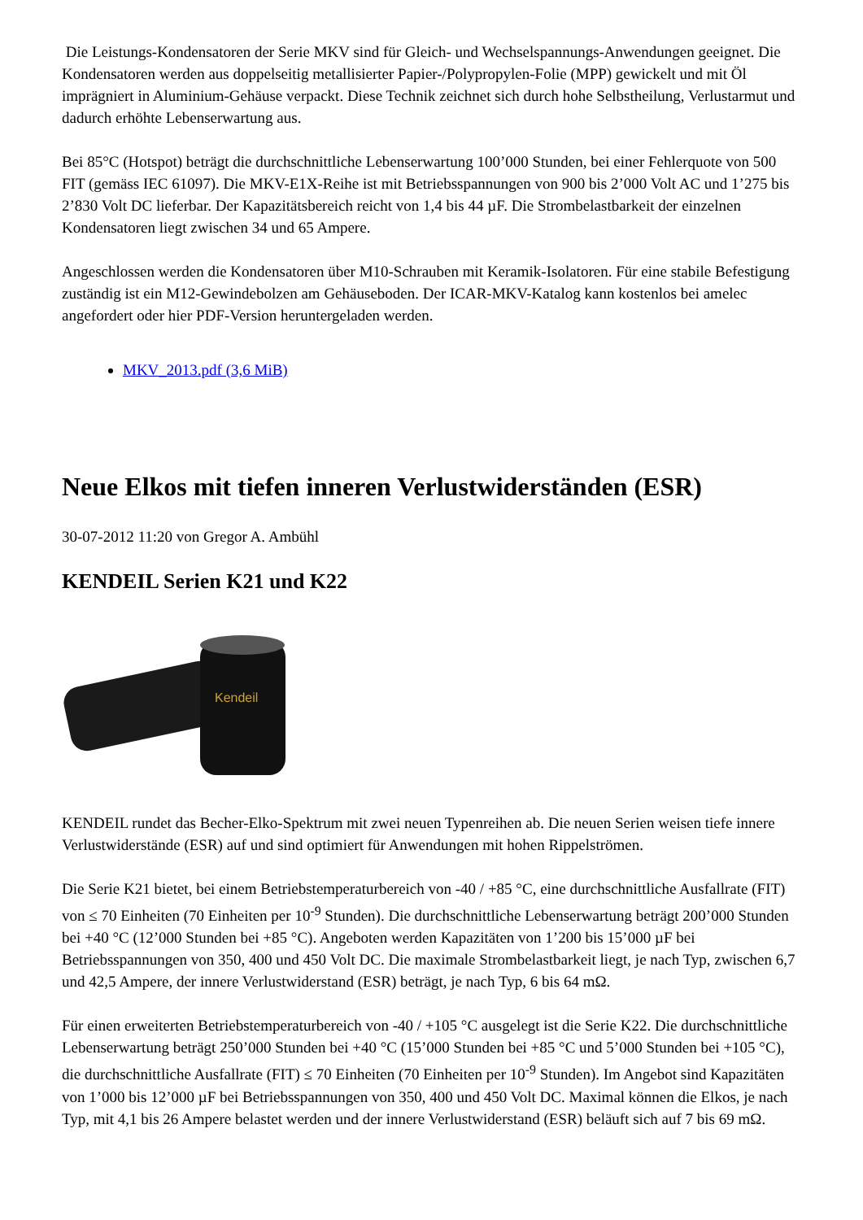Die Leistungs-Kondensatoren der Serie MKV sind für Gleich- und Wechselspannungs-Anwendungen geeignet. Die Kondensatoren werden aus doppelseitig metallisierter Papier-/Polypropylen-Folie (MPP) gewickelt und mit Öl imprägniert in Aluminium-Gehäuse verpackt. Diese Technik zeichnet sich durch hohe Selbstheilung, Verlustarmut und dadurch erhöhte Lebenserwartung aus.
Bei 85°C (Hotspot) beträgt die durchschnittliche Lebenserwartung 100’000 Stunden, bei einer Fehlerquote von 500 FIT (gemäss IEC 61097). Die MKV-E1X-Reihe ist mit Betriebsspannungen von 900 bis 2’000 Volt AC und 1’275 bis 2’830 Volt DC lieferbar. Der Kapazitätsbereich reicht von 1,4 bis 44 µF. Die Strombelastbarkeit der einzelnen Kondensatoren liegt zwischen 34 und 65 Ampere.
Angeschlossen werden die Kondensatoren über M10-Schrauben mit Keramik-Isolatoren. Für eine stabile Befestigung zuständig ist ein M12-Gewindebolzen am Gehäuseboden. Der ICAR-MKV-Katalog kann kostenlos bei amelec angefordert oder hier PDF-Version heruntergeladen werden.
MKV_2013.pdf (3,6 MiB)
Neue Elkos mit tiefen inneren Verlustwiderständen (ESR)
30-07-2012 11:20 von Gregor A. Ambühl
KENDEIL Serien K21 und K22
Kendeil
KENDEIL rundet das Becher-Elko-Spektrum mit zwei neuen Typenreihen ab. Die neuen Serien weisen tiefe innere Verlustwiderstände (ESR) auf und sind optimiert für Anwendungen mit hohen Rippelströmen.
Die Serie K21 bietet, bei einem Betriebstemperaturbereich von -40 / +85 °C, eine durchschnittliche Ausfallrate (FIT) von ≤ 70 Einheiten (70 Einheiten per 10<sup>-9</sup> Stunden). Die durchschnittliche Lebenserwartung beträgt 200’000 Stunden bei +40 °C (12’000 Stunden bei +85 °C). Angeboten werden Kapazitäten von 1’200 bis 15’000 µF bei Betriebsspannungen von 350, 400 und 450 Volt DC. Die maximale Strombelastbarkeit liegt, je nach Typ, zwischen 6,7 und 42,5 Ampere, der innere Verlustwiderstand (ESR) beträgt, je nach Typ, 6 bis 64 mΩ.
Für einen erweiterten Betriebstemperaturbereich von -40 / +105 °C ausgelegt ist die Serie K22. Die durchschnittliche Lebenserwartung beträgt 250’000 Stunden bei +40 °C (15’000 Stunden bei +85 °C und 5’000 Stunden bei +105 °C), die durchschnittliche Ausfallrate (FIT) ≤ 70 Einheiten (70 Einheiten per 10<sup>-9</sup> Stunden). Im Angebot sind Kapazitäten von 1’000 bis 12’000 µF bei Betriebsspannungen von 350, 400 und 450 Volt DC. Maximal können die Elkos, je nach Typ, mit 4,1 bis 26 Ampere belastet werden und der innere Verlustwiderstand (ESR) beläuft sich auf 7 bis 69 mΩ.